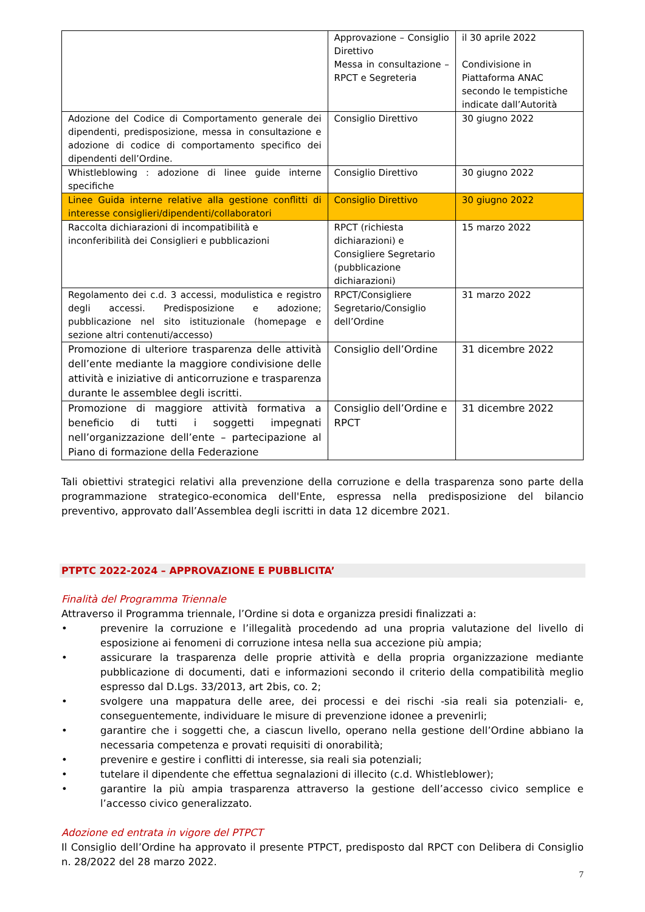| | Approvazione – Consiglio Direttivo Messa in consultazione – RPCT e Segreteria | il 30 aprile 2022 Condivisione in Piattaforma ANAC secondo le tempistiche indicate dall’Autorità |
| Adozione del Codice di Comportamento generale dei dipendenti, predisposizione, messa in consultazione e adozione di codice di comportamento specifico dei dipendenti dell’Ordine. | Consiglio Direttivo | 30 giugno 2022 |
| Whistleblowing : adozione di linee guide interne specifiche | Consiglio Direttivo | 30 giugno 2022 |
| Linee Guida interne relative alla gestione conflitti di interesse consiglieri/dipendenti/collaboratori | Consiglio Direttivo | 30 giugno 2022 |
| Raccolta dichiarazioni di incompatibilità e inconferibilità dei Consiglieri e pubblicazioni | RPCT (richiesta dichiarazioni) e Consigliere Segretario (pubblicazione dichiarazioni) | 15 marzo 2022 |
| Regolamento dei c.d. 3 accessi, modulistica e registro degli accessi. Predisposizione e adozione; pubblicazione nel sito istituzionale (homepage e sezione altri contenuti/accesso) | RPCT/Consigliere Segretario/Consiglio dell’Ordine | 31 marzo 2022 |
| Promozione di ulteriore trasparenza delle attività dell’ente mediante la maggiore condivisione delle attività e iniziative di anticorruzione e trasparenza durante le assemblee degli iscritti. | Consiglio dell’Ordine | 31 dicembre 2022 |
| Promozione di maggiore attività formativa a beneficio di tutti i soggetti impegnati nell’organizzazione dell’ente – partecipazione al Piano di formazione della Federazione | Consiglio dell’Ordine e RPCT | 31 dicembre 2022 |
Tali obiettivi strategici relativi alla prevenzione della corruzione e della trasparenza sono parte della programmazione strategico-economica dell'Ente, espressa nella predisposizione del bilancio preventivo, approvato dall’Assemblea degli iscritti in data 12 dicembre 2021.
PTPTC 2022-2024 – APPROVAZIONE E PUBBLICITA’
Finalità del Programma Triennale
Attraverso il Programma triennale, l’Ordine si dota e organizza presidi finalizzati a:
• prevenire la corruzione e l’illegalità procedendo ad una propria valutazione del livello di esposizione ai fenomeni di corruzione intesa nella sua accezione più ampia;
• assicurare la trasparenza delle proprie attività e della propria organizzazione mediante pubblicazione di documenti, dati e informazioni secondo il criterio della compatibilità meglio espresso dal D.Lgs. 33/2013, art 2bis, co. 2;
• svolgere una mappatura delle aree, dei processi e dei rischi -sia reali sia potenziali- e, conseguentemente, individuare le misure di prevenzione idonee a prevenirli;
• garantire che i soggetti che, a ciascun livello, operano nella gestione dell’Ordine abbiano la necessaria competenza e provati requisiti di onorabilità;
• prevenire e gestire i conflitti di interesse, sia reali sia potenziali;
• tutelare il dipendente che effettua segnalazioni di illecito (c.d. Whistleblower);
• garantire la più ampia trasparenza attraverso la gestione dell’accesso civico semplice e l’accesso civico generalizzato.
Adozione ed entrata in vigore del PTPCT
Il Consiglio dell’Ordine ha approvato il presente PTPCT, predisposto dal RPCT con Delibera di Consiglio n. 28/2022 del 28 marzo 2022.
7